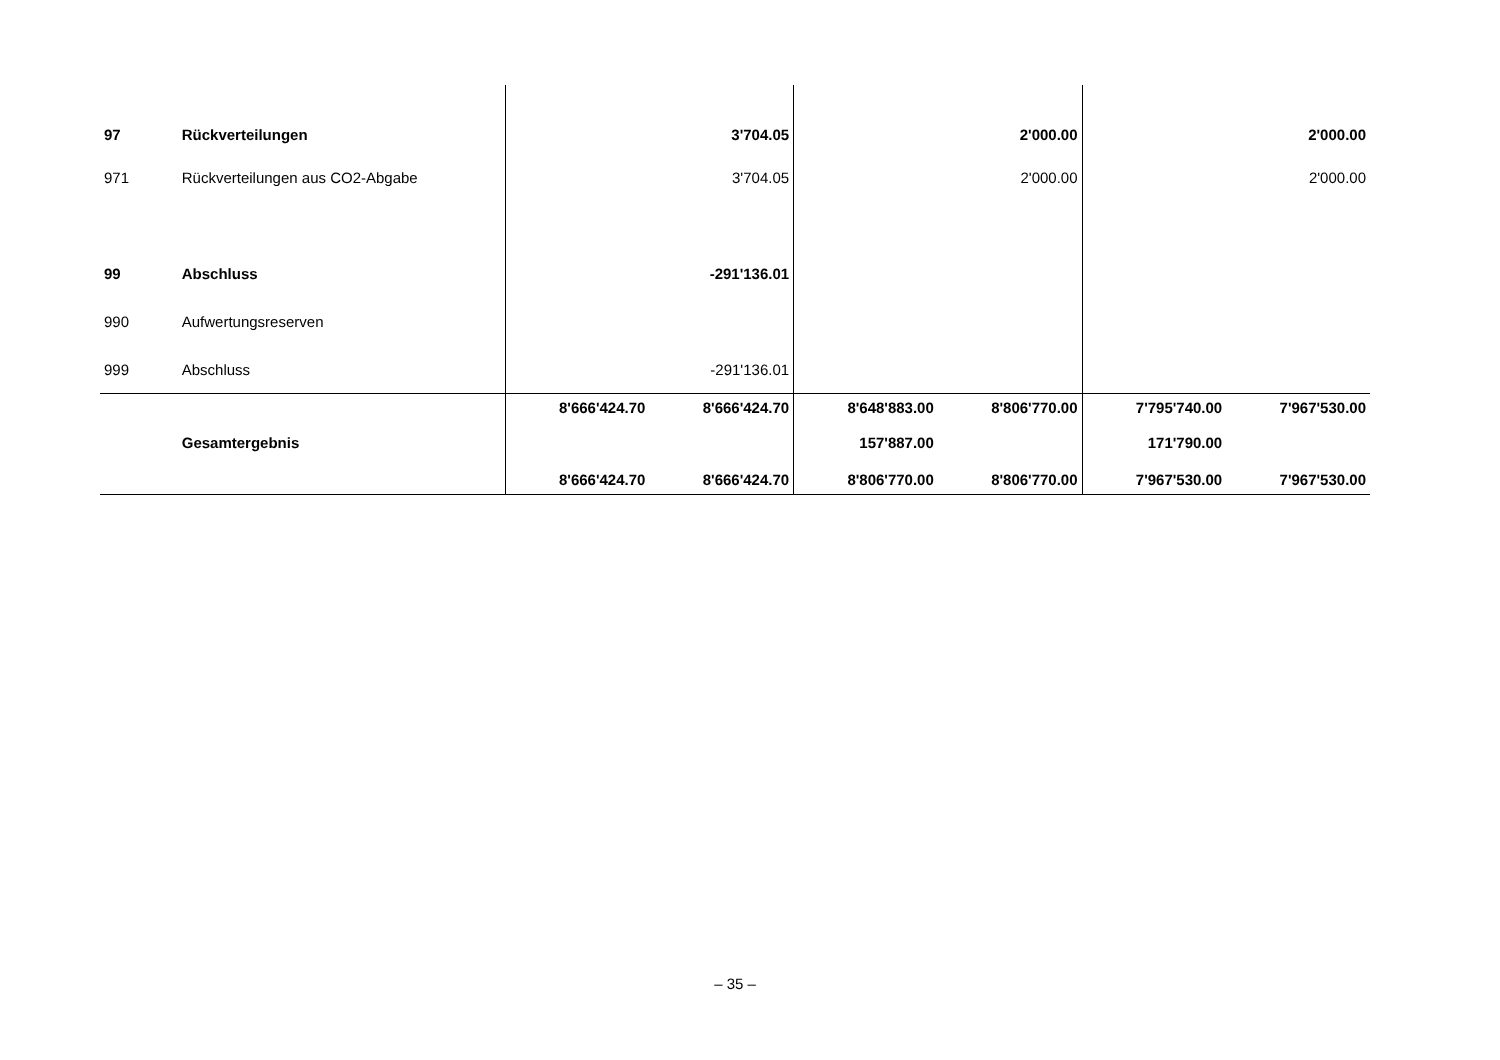| 97 | Rückverteilungen | | 3'704.05 | | 2'000.00 | | 2'000.00 |
| 971 | Rückverteilungen aus CO2-Abgabe | | 3'704.05 | | 2'000.00 | | 2'000.00 |
| 99 | Abschluss | | -291'136.01 | | | | |
| 990 | Aufwertungsreserven | | | | | | |
| 999 | Abschluss | | -291'136.01 | | | | |
| | | 8'666'424.70 | 8'666'424.70 | 8'648'883.00 | 8'806'770.00 | 7'795'740.00 | 7'967'530.00 |
| | Gesamtergebnis | | | 157'887.00 | | 171'790.00 | |
| | | 8'666'424.70 | 8'666'424.70 | 8'806'770.00 | 8'806'770.00 | 7'967'530.00 | 7'967'530.00 |
– 35 –